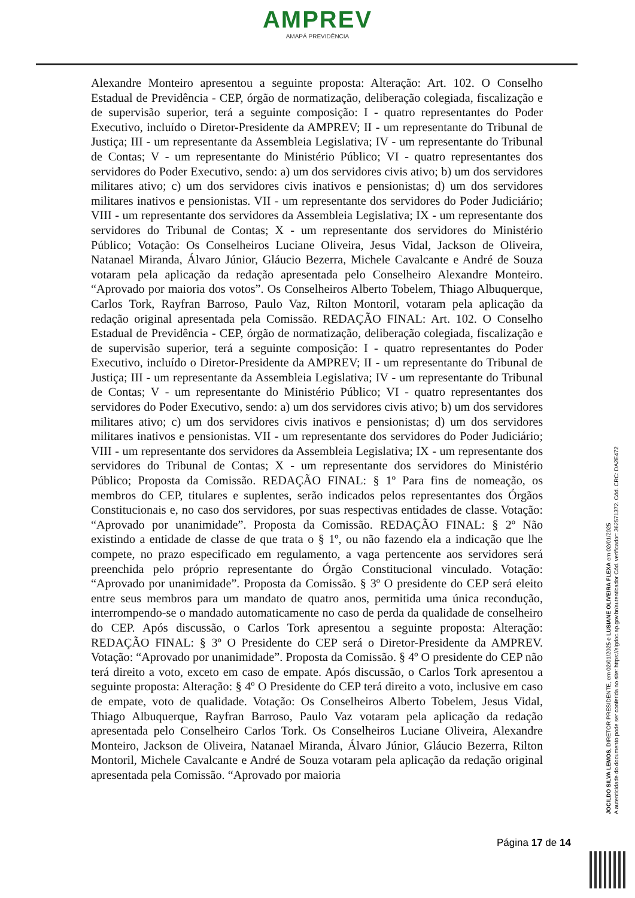AMPREV
AMAPÁ PREVIDÊNCIA
Alexandre Monteiro apresentou a seguinte proposta: Alteração: Art. 102. O Conselho Estadual de Previdência - CEP, órgão de normatização, deliberação colegiada, fiscalização e de supervisão superior, terá a seguinte composição: I - quatro representantes do Poder Executivo, incluído o Diretor-Presidente da AMPREV; II - um representante do Tribunal de Justiça; III - um representante da Assembleia Legislativa; IV - um representante do Tribunal de Contas; V - um representante do Ministério Público; VI - quatro representantes dos servidores do Poder Executivo, sendo: a) um dos servidores civis ativo; b) um dos servidores militares ativo; c) um dos servidores civis inativos e pensionistas; d) um dos servidores militares inativos e pensionistas. VII - um representante dos servidores do Poder Judiciário; VIII - um representante dos servidores da Assembleia Legislativa; IX - um representante dos servidores do Tribunal de Contas; X - um representante dos servidores do Ministério Público; Votação: Os Conselheiros Luciane Oliveira, Jesus Vidal, Jackson de Oliveira, Natanael Miranda, Álvaro Júnior, Gláucio Bezerra, Michele Cavalcante e André de Souza votaram pela aplicação da redação apresentada pelo Conselheiro Alexandre Monteiro. “Aprovado por maioria dos votos”. Os Conselheiros Alberto Tobelem, Thiago Albuquerque, Carlos Tork, Rayfran Barroso, Paulo Vaz, Rilton Montoril, votaram pela aplicação da redação original apresentada pela Comissão. REDAÇÃO FINAL: Art. 102. O Conselho Estadual de Previdência - CEP, órgão de normatização, deliberação colegiada, fiscalização e de supervisão superior, terá a seguinte composição: I - quatro representantes do Poder Executivo, incluído o Diretor-Presidente da AMPREV; II - um representante do Tribunal de Justiça; III - um representante da Assembleia Legislativa; IV - um representante do Tribunal de Contas; V - um representante do Ministério Público; VI - quatro representantes dos servidores do Poder Executivo, sendo: a) um dos servidores civis ativo; b) um dos servidores militares ativo; c) um dos servidores civis inativos e pensionistas; d) um dos servidores militares inativos e pensionistas. VII - um representante dos servidores do Poder Judiciário; VIII - um representante dos servidores da Assembleia Legislativa; IX - um representante dos servidores do Tribunal de Contas; X - um representante dos servidores do Ministério Público; Proposta da Comissão. REDAÇÃO FINAL: § 1º Para fins de nomeação, os membros do CEP, titulares e suplentes, serão indicados pelos representantes dos Órgãos Constitucionais e, no caso dos servidores, por suas respectivas entidades de classe. Votação: “Aprovado por unanimidade”. Proposta da Comissão. REDAÇÃO FINAL: § 2º Não existindo a entidade de classe de que trata o § 1º, ou não fazendo ela a indicação que lhe compete, no prazo especificado em regulamento, a vaga pertencente aos servidores será preenchida pelo próprio representante do Órgão Constitucional vinculado. Votação: “Aprovado por unanimidade”. Proposta da Comissão. § 3º O presidente do CEP será eleito entre seus membros para um mandato de quatro anos, permitida uma única recondução, interrompendo-se o mandado automaticamente no caso de perda da qualidade de conselheiro do CEP. Após discussão, o Carlos Tork apresentou a seguinte proposta: Alteração: REDAÇÃO FINAL: § 3º O Presidente do CEP será o Diretor-Presidente da AMPREV. Votação: “Aprovado por unanimidade”. Proposta da Comissão. § 4º O presidente do CEP não terá direito a voto, exceto em caso de empate. Após discussão, o Carlos Tork apresentou a seguinte proposta: Alteração: § 4º O Presidente do CEP terá direito a voto, inclusive em caso de empate, voto de qualidade. Votação: Os Conselheiros Alberto Tobelem, Jesus Vidal, Thiago Albuquerque, Rayfran Barroso, Paulo Vaz votaram pela aplicação da redação apresentada pelo Conselheiro Carlos Tork. Os Conselheiros Luciane Oliveira, Alexandre Monteiro, Jackson de Oliveira, Natanael Miranda, Álvaro Júnior, Gláucio Bezerra, Rilton Montoril, Michele Cavalcante e André de Souza votaram pela aplicação da redação original apresentada pela Comissão. “Aprovado por maioria
JOCILDO SILVA LEMOS, DIRETOR PRESIDENTE, em 02/01/2025 e LUSIANE OLIVEIRA FLEXA em 02/01/2025
A autenticidade do documento pode ser conferida no site: https://sigdoc.ap.gov.br/autenticador Cód. verificador: 362571372. Cód. CRC: DA2E472
Página 17 de 14